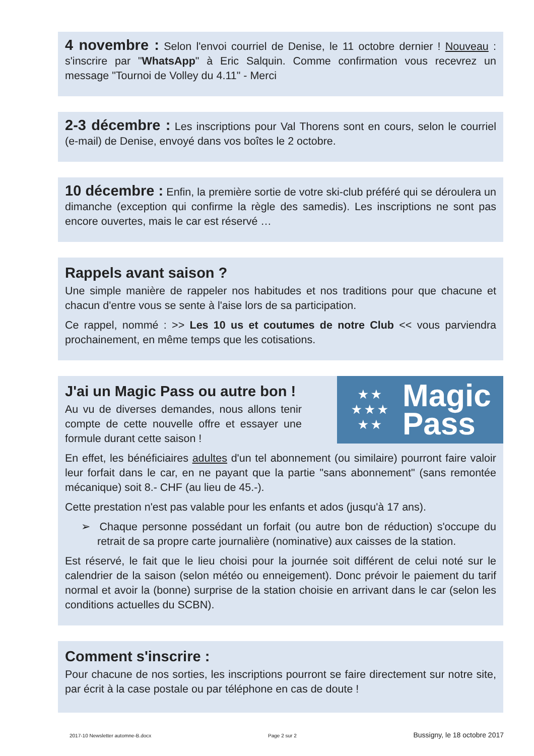4 novembre : Selon l'envoi courriel de Denise, le 11 octobre dernier ! Nouveau : s'inscrire par "WhatsApp" à Eric Salquin. Comme confirmation vous recevrez un message "Tournoi de Volley du 4.11" - Merci
2-3 décembre : Les inscriptions pour Val Thorens sont en cours, selon le courriel (e-mail) de Denise, envoyé dans vos boîtes le 2 octobre.
10 décembre : Enfin, la première sortie de votre ski-club préféré qui se déroulera un dimanche (exception qui confirme la règle des samedis). Les inscriptions ne sont pas encore ouvertes, mais le car est réservé …
Rappels avant saison ?
Une simple manière de rappeler nos habitudes et nos traditions pour que chacune et chacun d'entre vous se sente à l'aise lors de sa participation.
Ce rappel, nommé : >> Les 10 us et coutumes de notre Club << vous parviendra prochainement, en même temps que les cotisations.
J'ai un Magic Pass ou autre bon !
Au vu de diverses demandes, nous allons tenir compte de cette nouvelle offre et essayer une formule durant cette saison !
★ ★
★ ★ ★
★ ★
Magic
Pass
En effet, les bénéficiaires adultes d'un tel abonnement (ou similaire) pourront faire valoir leur forfait dans le car, en ne payant que la partie "sans abonnement" (sans remontée mécanique) soit 8.- CHF (au lieu de 45.-).
Cette prestation n'est pas valable pour les enfants et ados (jusqu'à 17 ans).
➢ Chaque personne possédant un forfait (ou autre bon de réduction) s'occupe du retrait de sa propre carte journalière (nominative) aux caisses de la station.
Est réservé, le fait que le lieu choisi pour la journée soit différent de celui noté sur le calendrier de la saison (selon météo ou enneigement). Donc prévoir le paiement du tarif normal et avoir la (bonne) surprise de la station choisie en arrivant dans le car (selon les conditions actuelles du SCBN).
Comment s'inscrire :
Pour chacune de nos sorties, les inscriptions pourront se faire directement sur notre site, par écrit à la case postale ou par téléphone en cas de doute !
2017-10 Newsletter automne-B.docx Page 2 sur 2 Bussigny, le 18 octobre 2017